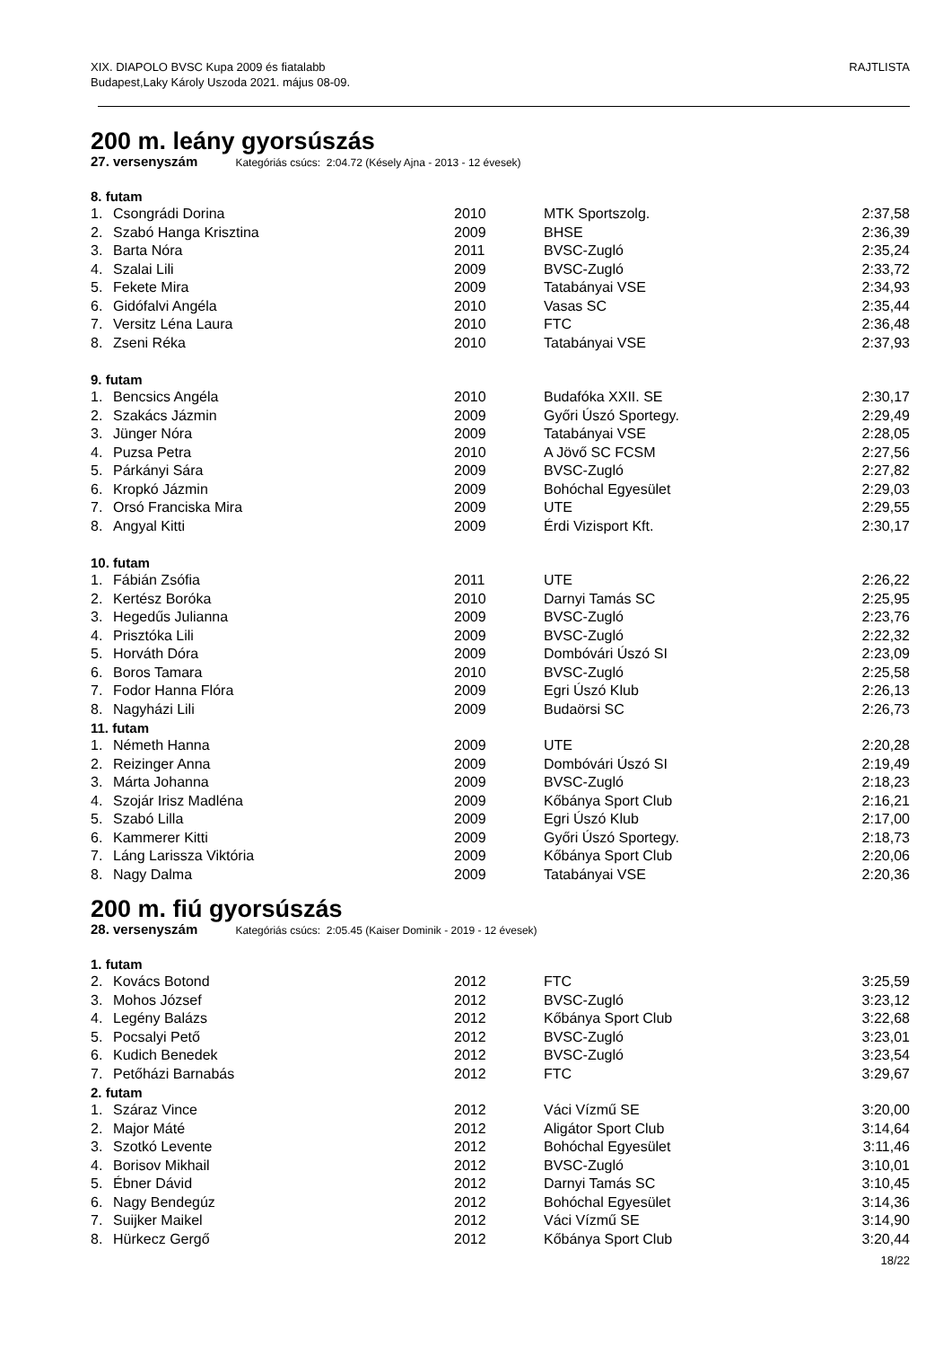XIX. DIAPOLO BVSC Kupa 2009 és fiatalabb
Budapest,Laky Károly Uszoda 2021. május 08-09.
RAJTLISTA
200 m. leány gyorsúszás
27. versenyszám Kategóriás csúcs: 2:04.72 (Késely Ajna - 2013 - 12 évesek)
| 8. futam | | | | |
| --- | --- | --- | --- | --- |
| 1. | Csongrádi Dorina | 2010 | MTK Sportszolg. | 2:37,58 |
| 2. | Szabó Hanga Krisztina | 2009 | BHSE | 2:36,39 |
| 3. | Barta Nóra | 2011 | BVSC-Zugló | 2:35,24 |
| 4. | Szalai Lili | 2009 | BVSC-Zugló | 2:33,72 |
| 5. | Fekete Mira | 2009 | Tatabányai VSE | 2:34,93 |
| 6. | Gidófalvi Angéla | 2010 | Vasas SC | 2:35,44 |
| 7. | Versitz Léna Laura | 2010 | FTC | 2:36,48 |
| 8. | Zseni Réka | 2010 | Tatabányai VSE | 2:37,93 |
| 9. futam | | | | |
| 1. | Bencsics Angéla | 2010 | Budafóka XXII. SE | 2:30,17 |
| 2. | Szakács Jázmin | 2009 | Győri Úszó Sportegy. | 2:29,49 |
| 3. | Jünger Nóra | 2009 | Tatabányai VSE | 2:28,05 |
| 4. | Puzsa Petra | 2010 | A Jövő SC FCSM | 2:27,56 |
| 5. | Párkányi Sára | 2009 | BVSC-Zugló | 2:27,82 |
| 6. | Kropkó Jázmin | 2009 | Bohóchal Egyesület | 2:29,03 |
| 7. | Orsó Franciska Mira | 2009 | UTE | 2:29,55 |
| 8. | Angyal Kitti | 2009 | Érdi Vizisport Kft. | 2:30,17 |
| 10. futam | | | | |
| 1. | Fábián Zsófia | 2011 | UTE | 2:26,22 |
| 2. | Kertész Boróka | 2010 | Darnyi Tamás SC | 2:25,95 |
| 3. | Hegedűs Julianna | 2009 | BVSC-Zugló | 2:23,76 |
| 4. | Prisztóka Lili | 2009 | BVSC-Zugló | 2:22,32 |
| 5. | Horváth Dóra | 2009 | Dombóvári Úszó SI | 2:23,09 |
| 6. | Boros Tamara | 2010 | BVSC-Zugló | 2:25,58 |
| 7. | Fodor Hanna Flóra | 2009 | Egri Úszó Klub | 2:26,13 |
| 8. | Nagyházi Lili | 2009 | Budaörsi SC | 2:26,73 |
| 11. futam | | | | |
| 1. | Németh Hanna | 2009 | UTE | 2:20,28 |
| 2. | Reizinger Anna | 2009 | Dombóvári Úszó SI | 2:19,49 |
| 3. | Márta Johanna | 2009 | BVSC-Zugló | 2:18,23 |
| 4. | Szojár Irisz Madléna | 2009 | Kőbánya Sport Club | 2:16,21 |
| 5. | Szabó Lilla | 2009 | Egri Úszó Klub | 2:17,00 |
| 6. | Kammerer Kitti | 2009 | Győri Úszó Sportegy. | 2:18,73 |
| 7. | Láng Larissza Viktória | 2009 | Kőbánya Sport Club | 2:20,06 |
| 8. | Nagy Dalma | 2009 | Tatabányai VSE | 2:20,36 |
200 m. fiú gyorsúszás
28. versenyszám Kategóriás csúcs: 2:05.45 (Kaiser Dominik - 2019 - 12 évesek)
| 1. futam | | | | |
| --- | --- | --- | --- | --- |
| 2. | Kovács Botond | 2012 | FTC | 3:25,59 |
| 3. | Mohos József | 2012 | BVSC-Zugló | 3:23,12 |
| 4. | Legény Balázs | 2012 | Kőbánya Sport Club | 3:22,68 |
| 5. | Pocsalyi Pető | 2012 | BVSC-Zugló | 3:23,01 |
| 6. | Kudich Benedek | 2012 | BVSC-Zugló | 3:23,54 |
| 7. | Petőházi Barnabás | 2012 | FTC | 3:29,67 |
| 2. futam | | | | |
| 1. | Száraz Vince | 2012 | Váci Vízmű SE | 3:20,00 |
| 2. | Major Máté | 2012 | Aligátor Sport Club | 3:14,64 |
| 3. | Szotkó Levente | 2012 | Bohóchal Egyesület | 3:11,46 |
| 4. | Borisov Mikhail | 2012 | BVSC-Zugló | 3:10,01 |
| 5. | Ébner Dávid | 2012 | Darnyi Tamás SC | 3:10,45 |
| 6. | Nagy Bendegúz | 2012 | Bohóchal Egyesület | 3:14,36 |
| 7. | Suijker Maikel | 2012 | Váci Vízmű SE | 3:14,90 |
| 8. | Hürkecz Gergő | 2012 | Kőbánya Sport Club | 3:20,44 |
18/22